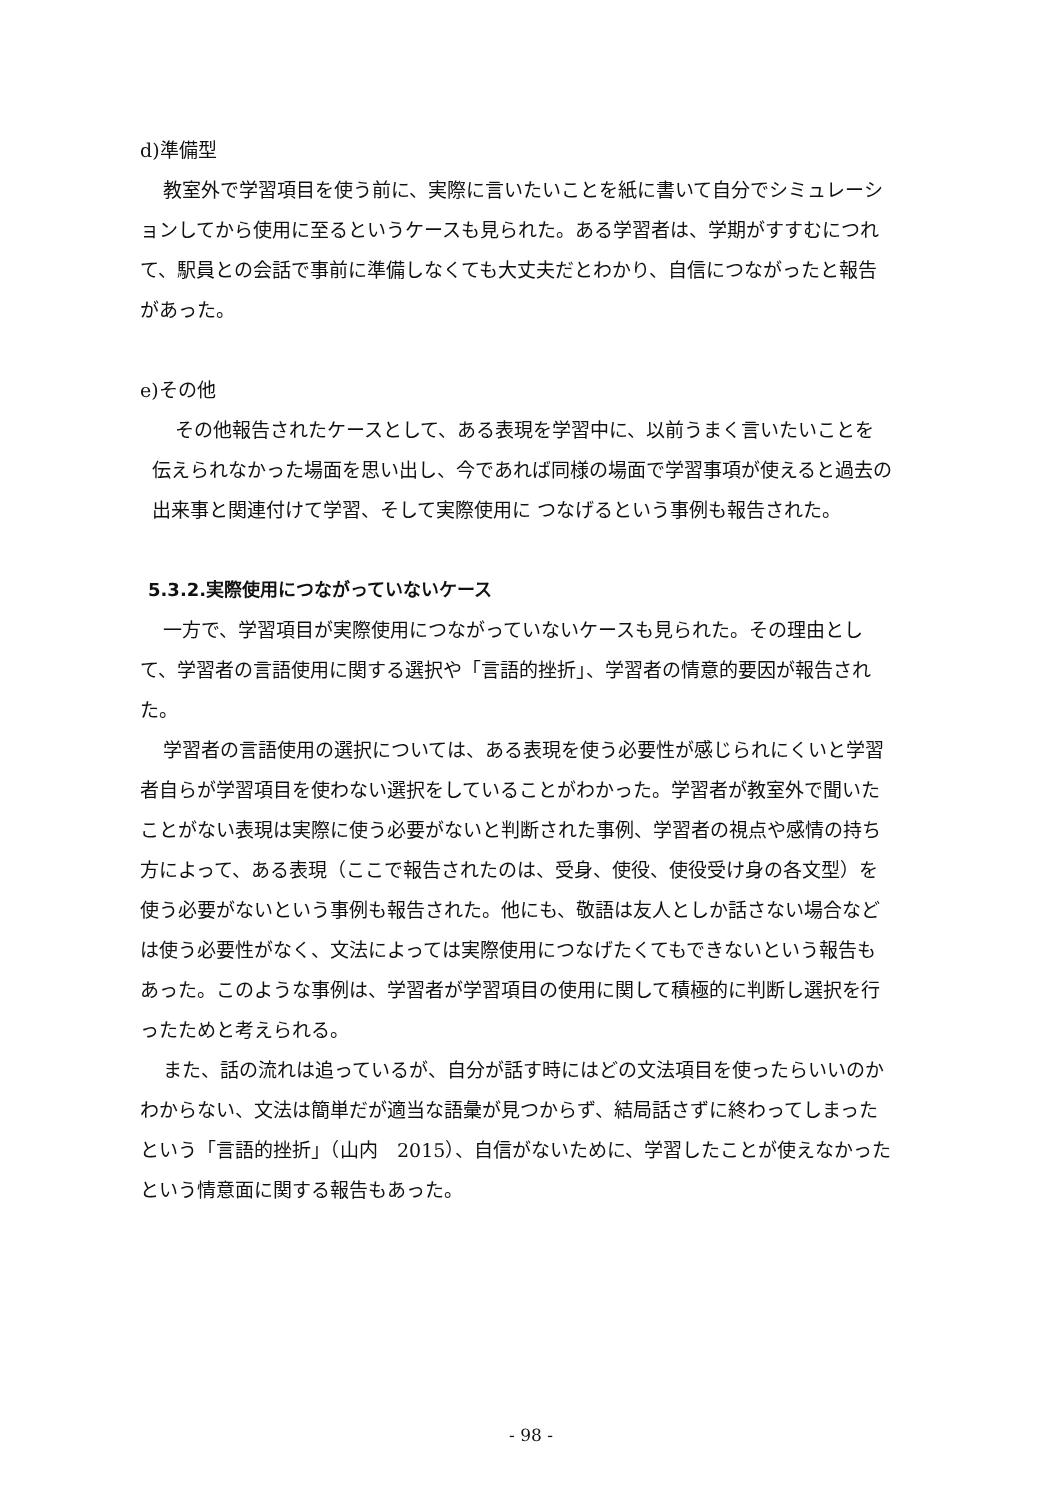d)準備型
教室外で学習項目を使う前に、実際に言いたいことを紙に書いて自分でシミュレーションしてから使用に至るというケースも見られた。ある学習者は、学期がすすむにつれて、駅員との会話で事前に準備しなくても大丈夫だとわかり、自信につながったと報告があった。
e)その他
その他報告されたケースとして、ある表現を学習中に、以前うまく言いたいことを伝えられなかった場面を思い出し、今であれば同様の場面で学習事項が使えると過去の出来事と関連付けて学習、そして実際使用に つなげるという事例も報告された。
5.3.2.実際使用につながっていないケース
一方で、学習項目が実際使用につながっていないケースも見られた。その理由として、学習者の言語使用に関する選択や「言語的挫折」、学習者の情意的要因が報告された。
学習者の言語使用の選択については、ある表現を使う必要性が感じられにくいと学習者自らが学習項目を使わない選択をしていることがわかった。学習者が教室外で聞いたことがない表現は実際に使う必要がないと判断された事例、学習者の視点や感情の持ち方によって、ある表現（ここで報告されたのは、受身、使役、使役受け身の各文型）を使う必要がないという事例も報告された。他にも、敬語は友人としか話さない場合などは使う必要性がなく、文法によっては実際使用につなげたくてもできないという報告もあった。このような事例は、学習者が学習項目の使用に関して積極的に判断し選択を行ったためと考えられる。
また、話の流れは追っているが、自分が話す時にはどの文法項目を使ったらいいのかわからない、文法は簡単だが適当な語彙が見つからず、結局話さずに終わってしまったという「言語的挫折」（山内　2015）、自信がないために、学習したことが使えなかったという情意面に関する報告もあった。
- 98 -